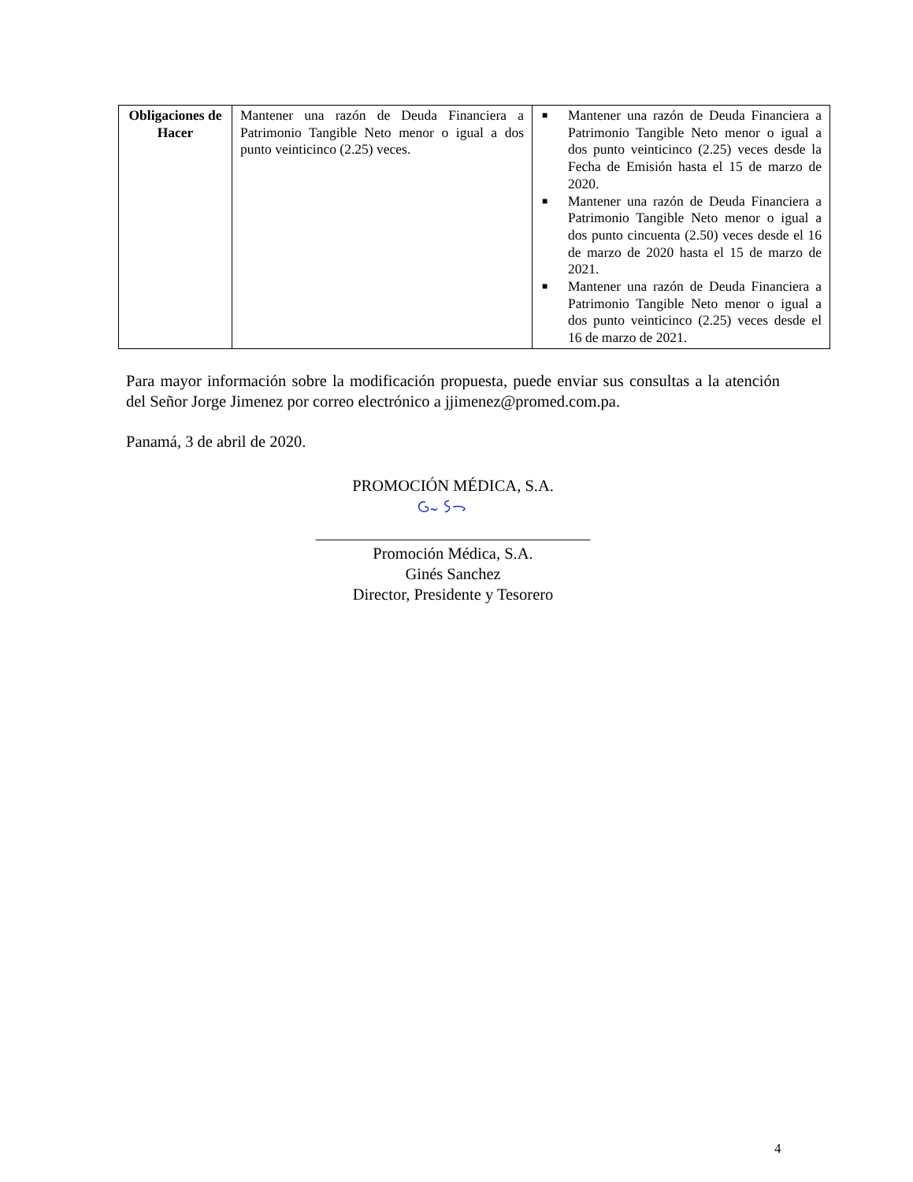| Obligaciones de Hacer | Mantener una razón de Deuda Financiera a Patrimonio Tangible Neto menor o igual a dos punto veinticinco (2.25) veces. | ■ Mantener una razón de Deuda Financiera a Patrimonio Tangible Neto menor o igual a dos punto veinticinco (2.25) veces desde la Fecha de Emisión hasta el 15 de marzo de 2020. ■ Mantener una razón de Deuda Financiera a Patrimonio Tangible Neto menor o igual a dos punto cincuenta (2.50) veces desde el 16 de marzo de 2020 hasta el 15 de marzo de 2021. ■ Mantener una razón de Deuda Financiera a Patrimonio Tangible Neto menor o igual a dos punto veinticinco (2.25) veces desde el 16 de marzo de 2021. |
Para mayor información sobre la modificación propuesta, puede enviar sus consultas a la atención del Señor Jorge Jimenez por correo electrónico a jjimenez@promed.com.pa.
Panamá, 3 de abril de 2020.
PROMOCIÓN MÉDICA, S.A.
__________________________________
Promoción Médica, S.A.
Ginés Sanchez
Director, Presidente y Tesorero
4